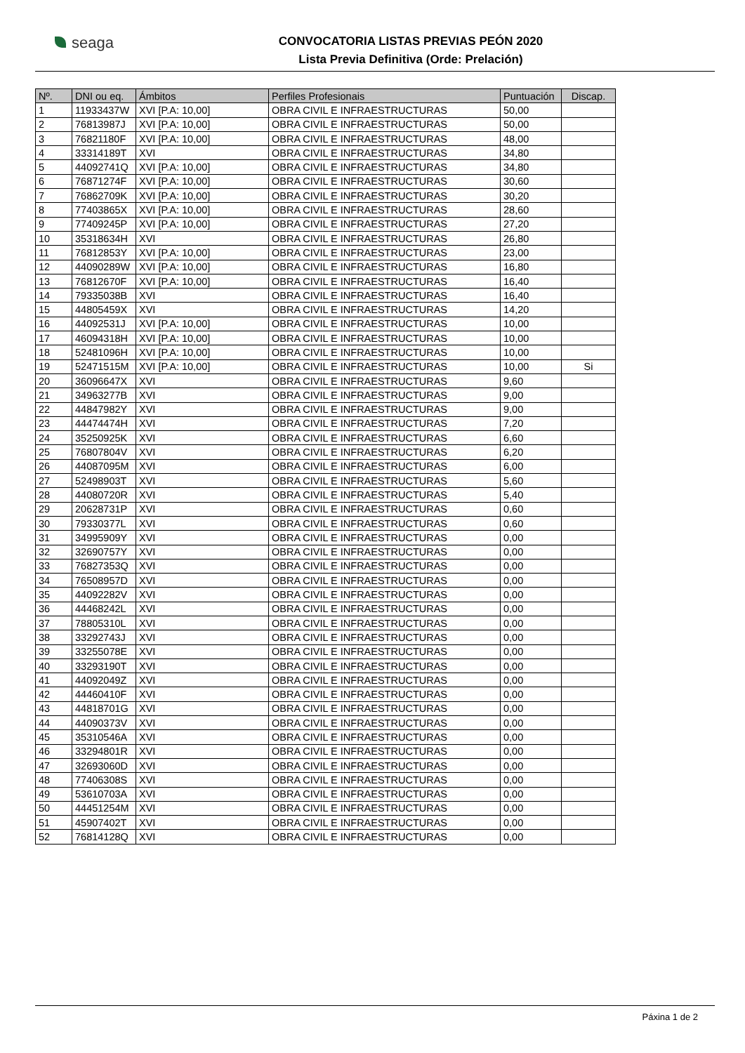seaga
CONVOCATORIA LISTAS PREVIAS PEÓN 2020
Lista Previa Definitiva (Orde: Prelación)
| Nº. | DNI ou eq. | Ámbitos | Perfiles Profesionais | Puntuación | Discap. |
| --- | --- | --- | --- | --- | --- |
| 1 | 11933437W | XVI [P.A: 10,00] | OBRA CIVIL E INFRAESTRUCTURAS | 50,00 | |
| 2 | 76813987J | XVI [P.A: 10,00] | OBRA CIVIL E INFRAESTRUCTURAS | 50,00 | |
| 3 | 76821180F | XVI [P.A: 10,00] | OBRA CIVIL E INFRAESTRUCTURAS | 48,00 | |
| 4 | 33314189T | XVI | OBRA CIVIL E INFRAESTRUCTURAS | 34,80 | |
| 5 | 44092741Q | XVI [P.A: 10,00] | OBRA CIVIL E INFRAESTRUCTURAS | 34,80 | |
| 6 | 76871274F | XVI [P.A: 10,00] | OBRA CIVIL E INFRAESTRUCTURAS | 30,60 | |
| 7 | 76862709K | XVI [P.A: 10,00] | OBRA CIVIL E INFRAESTRUCTURAS | 30,20 | |
| 8 | 77403865X | XVI [P.A: 10,00] | OBRA CIVIL E INFRAESTRUCTURAS | 28,60 | |
| 9 | 77409245P | XVI [P.A: 10,00] | OBRA CIVIL E INFRAESTRUCTURAS | 27,20 | |
| 10 | 35318634H | XVI | OBRA CIVIL E INFRAESTRUCTURAS | 26,80 | |
| 11 | 76812853Y | XVI [P.A: 10,00] | OBRA CIVIL E INFRAESTRUCTURAS | 23,00 | |
| 12 | 44090289W | XVI [P.A: 10,00] | OBRA CIVIL E INFRAESTRUCTURAS | 16,80 | |
| 13 | 76812670F | XVI [P.A: 10,00] | OBRA CIVIL E INFRAESTRUCTURAS | 16,40 | |
| 14 | 79335038B | XVI | OBRA CIVIL E INFRAESTRUCTURAS | 16,40 | |
| 15 | 44805459X | XVI | OBRA CIVIL E INFRAESTRUCTURAS | 14,20 | |
| 16 | 44092531J | XVI [P.A: 10,00] | OBRA CIVIL E INFRAESTRUCTURAS | 10,00 | |
| 17 | 46094318H | XVI [P.A: 10,00] | OBRA CIVIL E INFRAESTRUCTURAS | 10,00 | |
| 18 | 52481096H | XVI [P.A: 10,00] | OBRA CIVIL E INFRAESTRUCTURAS | 10,00 | |
| 19 | 52471515M | XVI [P.A: 10,00] | OBRA CIVIL E INFRAESTRUCTURAS | 10,00 | Si |
| 20 | 36096647X | XVI | OBRA CIVIL E INFRAESTRUCTURAS | 9,60 | |
| 21 | 34963277B | XVI | OBRA CIVIL E INFRAESTRUCTURAS | 9,00 | |
| 22 | 44847982Y | XVI | OBRA CIVIL E INFRAESTRUCTURAS | 9,00 | |
| 23 | 44474474H | XVI | OBRA CIVIL E INFRAESTRUCTURAS | 7,20 | |
| 24 | 35250925K | XVI | OBRA CIVIL E INFRAESTRUCTURAS | 6,60 | |
| 25 | 76807804V | XVI | OBRA CIVIL E INFRAESTRUCTURAS | 6,20 | |
| 26 | 44087095M | XVI | OBRA CIVIL E INFRAESTRUCTURAS | 6,00 | |
| 27 | 52498903T | XVI | OBRA CIVIL E INFRAESTRUCTURAS | 5,60 | |
| 28 | 44080720R | XVI | OBRA CIVIL E INFRAESTRUCTURAS | 5,40 | |
| 29 | 20628731P | XVI | OBRA CIVIL E INFRAESTRUCTURAS | 0,60 | |
| 30 | 79330377L | XVI | OBRA CIVIL E INFRAESTRUCTURAS | 0,60 | |
| 31 | 34995909Y | XVI | OBRA CIVIL E INFRAESTRUCTURAS | 0,00 | |
| 32 | 32690757Y | XVI | OBRA CIVIL E INFRAESTRUCTURAS | 0,00 | |
| 33 | 76827353Q | XVI | OBRA CIVIL E INFRAESTRUCTURAS | 0,00 | |
| 34 | 76508957D | XVI | OBRA CIVIL E INFRAESTRUCTURAS | 0,00 | |
| 35 | 44092282V | XVI | OBRA CIVIL E INFRAESTRUCTURAS | 0,00 | |
| 36 | 44468242L | XVI | OBRA CIVIL E INFRAESTRUCTURAS | 0,00 | |
| 37 | 78805310L | XVI | OBRA CIVIL E INFRAESTRUCTURAS | 0,00 | |
| 38 | 33292743J | XVI | OBRA CIVIL E INFRAESTRUCTURAS | 0,00 | |
| 39 | 33255078E | XVI | OBRA CIVIL E INFRAESTRUCTURAS | 0,00 | |
| 40 | 33293190T | XVI | OBRA CIVIL E INFRAESTRUCTURAS | 0,00 | |
| 41 | 44092049Z | XVI | OBRA CIVIL E INFRAESTRUCTURAS | 0,00 | |
| 42 | 44460410F | XVI | OBRA CIVIL E INFRAESTRUCTURAS | 0,00 | |
| 43 | 44818701G | XVI | OBRA CIVIL E INFRAESTRUCTURAS | 0,00 | |
| 44 | 44090373V | XVI | OBRA CIVIL E INFRAESTRUCTURAS | 0,00 | |
| 45 | 35310546A | XVI | OBRA CIVIL E INFRAESTRUCTURAS | 0,00 | |
| 46 | 33294801R | XVI | OBRA CIVIL E INFRAESTRUCTURAS | 0,00 | |
| 47 | 32693060D | XVI | OBRA CIVIL E INFRAESTRUCTURAS | 0,00 | |
| 48 | 77406308S | XVI | OBRA CIVIL E INFRAESTRUCTURAS | 0,00 | |
| 49 | 53610703A | XVI | OBRA CIVIL E INFRAESTRUCTURAS | 0,00 | |
| 50 | 44451254M | XVI | OBRA CIVIL E INFRAESTRUCTURAS | 0,00 | |
| 51 | 45907402T | XVI | OBRA CIVIL E INFRAESTRUCTURAS | 0,00 | |
| 52 | 76814128Q | XVI | OBRA CIVIL E INFRAESTRUCTURAS | 0,00 | |
Páxina 1 de 2